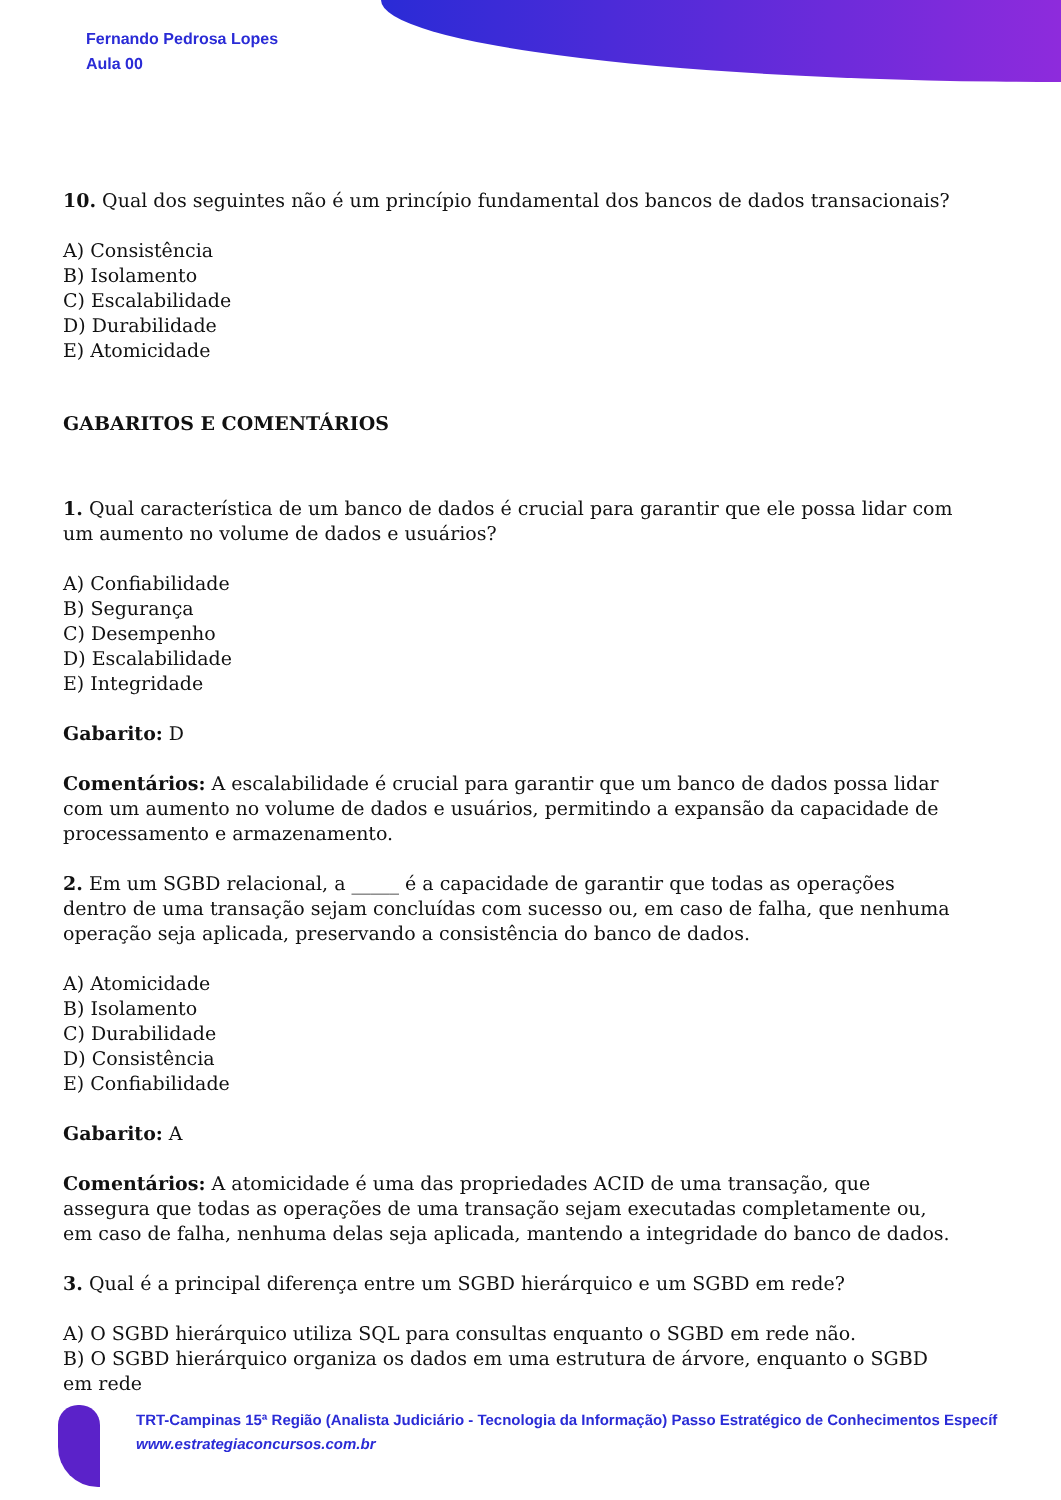Fernando Pedrosa Lopes
Aula 00
10. Qual dos seguintes não é um princípio fundamental dos bancos de dados transacionais?
A) Consistência
B) Isolamento
C) Escalabilidade
D) Durabilidade
E) Atomicidade
GABARITOS E COMENTÁRIOS
1. Qual característica de um banco de dados é crucial para garantir que ele possa lidar com um aumento no volume de dados e usuários?
A) Confiabilidade
B) Segurança
C) Desempenho
D) Escalabilidade
E) Integridade
Gabarito: D
Comentários: A escalabilidade é crucial para garantir que um banco de dados possa lidar com um aumento no volume de dados e usuários, permitindo a expansão da capacidade de processamento e armazenamento.
2. Em um SGBD relacional, a _____ é a capacidade de garantir que todas as operações dentro de uma transação sejam concluídas com sucesso ou, em caso de falha, que nenhuma operação seja aplicada, preservando a consistência do banco de dados.
A) Atomicidade
B) Isolamento
C) Durabilidade
D) Consistência
E) Confiabilidade
Gabarito: A
Comentários: A atomicidade é uma das propriedades ACID de uma transação, que assegura que todas as operações de uma transação sejam executadas completamente ou, em caso de falha, nenhuma delas seja aplicada, mantendo a integridade do banco de dados.
3. Qual é a principal diferença entre um SGBD hierárquico e um SGBD em rede?
A) O SGBD hierárquico utiliza SQL para consultas enquanto o SGBD em rede não.
B) O SGBD hierárquico organiza os dados em uma estrutura de árvore, enquanto o SGBD em rede
TRT-Campinas 15ª Região (Analista Judiciário - Tecnologia da Informação) Passo Estratégico de Conhecimentos Específ
www.estrategiaconcursos.com.br